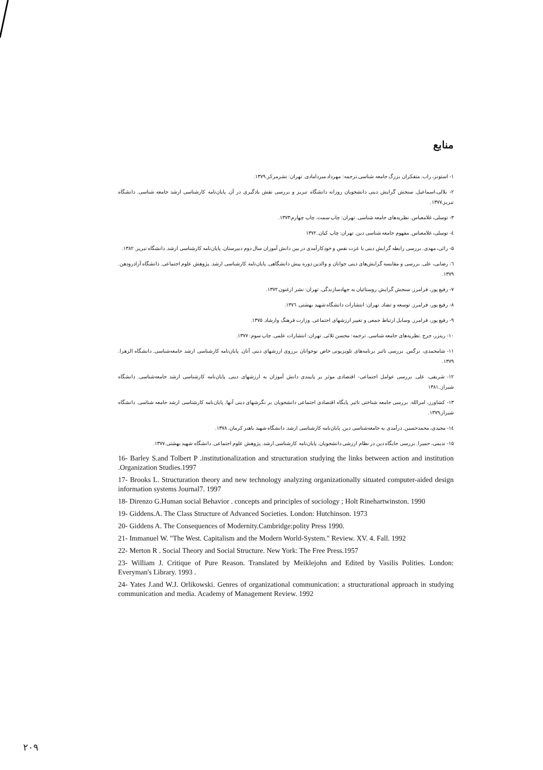منابع
۱- استونز، راب. متفکران بزرگ جامعه شناسی.ترجمه: مهرداد میردامادی. تهران: نشرمرکز.۱۳۷۹.
۲- بلالی،اسماعیل. سنجش گرایش دینی دانشجویان روزانه دانشگاه تبریز و بررسی نقش یادگیری در آن. پایان‌نامه کارشناسی ارشد جامعه شناسی. دانشگاه تبریز.۱۳۷۷.
۳- توسلی، غلامعباس. نظریه‌های جامعه شناسی. تهران: چاپ سمت. چاپ چهارم:۱۳۷۳.
٤- توسلی، غلامعباس. مفهوم جامعه شناسی دین. تهران: چاپ کیان..۱۳۷۲
۵- راثی، مهدی. بررسی رابطه گرایش دینی با عزت نفس و خودکارآمدی در بین دانش آموزان سال دوم دبیرستان. پایان‌نامه کارشناسی ارشد. دانشگاه تبریز. ۱۳۸۲.
٦- رضایی، علی. بررسی و مقایسه گرایش‌های دینی جوانان و والدین دوره پیش دانشگاهی. پایان‌نامه کارشناسی ارشد. پژوهش علوم اجتماعی. دانشگاه آزادرودهن. ۱۳۷۹.
۷- رفیع پور، فرامرز. سنجش گرایش روستائیان به جهادسازندگی. تهران: نشر ارغنون.۱۳۷۲.
۸- رفیع پور، فرامرز. توسعه و تضاد. تهران: انتشارات دانشگاه شهید بهشتی. ۱۳۷٦.
۹- رفیع پور، فرامرز. وسایل ارتباط جمعی و تغییر ارزشهای اجتماعی. وزارت فرهنگ وارشاد. ۱۳۷۵.
۱۰- ریتزر، جرج .نظریه‌های جامعه شناسی. ترجمه: محسن ثلاثی. تهران: انتشارات علمی. چاپ سوم: ۱۳۷۷.
۱۱- شامحمدی، نرگس. بررسی تاثیر برنامه‌های تلویزیونی خاص نوجوانان برروی ارزشهای دینی آنان. پایان‌نامه کارشناسی ارشد جامعه‌شناسی. دانشگاه الزهرا. ۱۳۷۹.
۱۲- شریفی، علی. بررسی عوامل اجتماعی- اقتصادی موثر بر پایبندی دانش آموزان به ارزشهای دینی. پایان‌نامه کارشناسی ارشد جامعه‌شناسی. دانشگاه شیراز..۱۳۸۱
۱۳- کشاورز، امرالله. بررسی جامعه شناختی تاثیر پایگاه اقتصادی اجتماعی دانشجویان بر نگرشهای دینی آنها. پایان‌نامه کارشناسی ارشد جامعه شناسی. دانشگاه شیراز.۱۳۷۹.
١٤- مجیدی، محمدحسین. درآمدی به جامعه‌شناسی دین. پایان‌نامه کارشناسی ارشد. دانشگاه شهید باهنر کرمان. ۱۳۷۸.
۱۵- ندیمی، حمیرا. بررسی جایگاه دین در نظام ارزشی دانشجویان. پایان‌نامه کارشناسی ارشد. پژوهش علوم اجتماعی. دانشگاه شهید بهشتی.۱۳۷۷.
16- Barley S.and Tolbert P .institutionalization and structuration studying the links between action and institution .Organization Studies.1997
17- Brooks L. Structuration theory and new technology analyzing organizationally situated computer-aided design information systems Journal7. 1997
18- Direnzo G.Human social Behavior . concepts and principles of sociology ; Holt Rinehartwinston. 1990
19- Giddens.A. The Class Structure of Advanced Societies. London: Hutchinson. 1973
20- Giddens A. The Consequences of Modernity.Cambridge:polity Press 1990.
21- Immanuel W. "The West. Capitalism and the Modern World-System." Review. XV. 4. Fall. 1992
22- Merton R . Social Theory and Social Structure. New York: The Free Press.1957
23- William J. Critique of Pure Reason. Translated by Meiklejohn and Edited by Vasilis Polities. London: Everyman's Library. 1993 .
24- Yates J.and W.J. Orlikowski. Genres of organizational communication: a structurational approach in studying communication and media. Academy of Management Review. 1992
۲۰۹